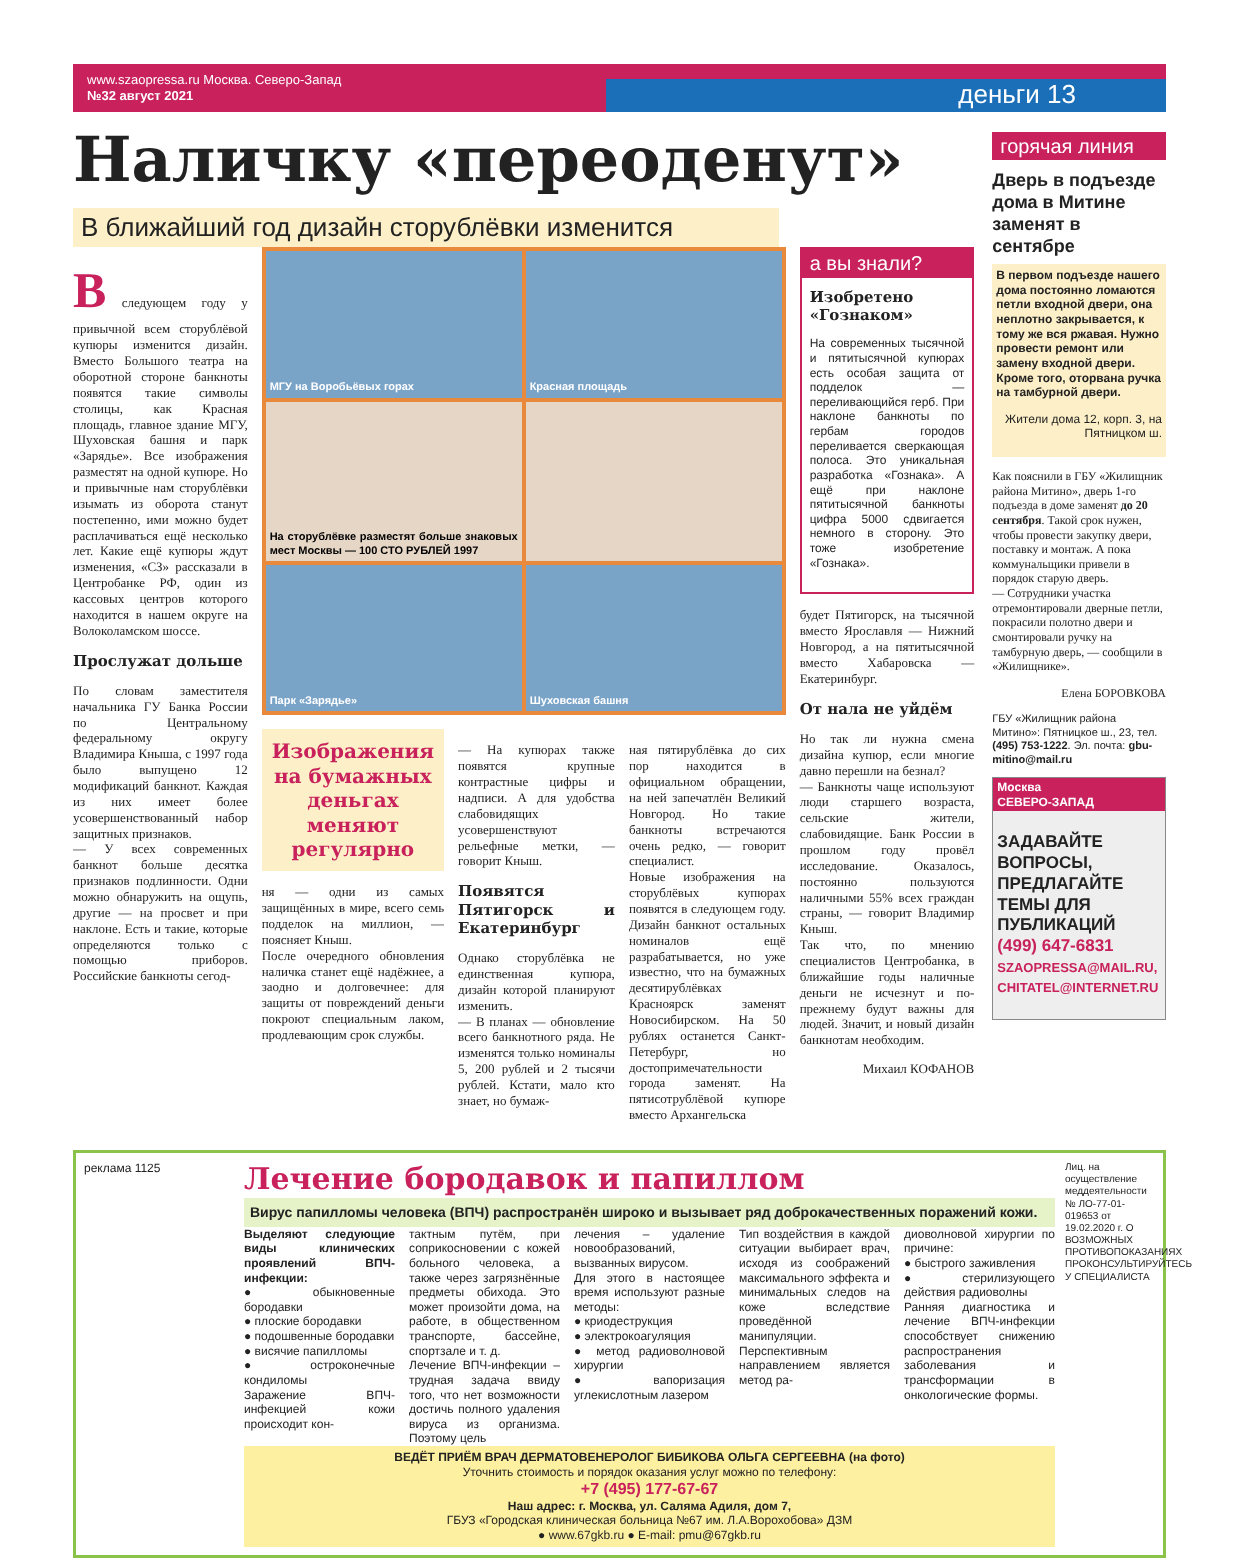www.szaopressa.ru Москва. Северо-Запад
№32 август 2021
деньги 13
Наличку «переоденут»
В ближайший год дизайн сторублёвки изменится
В следующем году у привычной всем сторублёвой купюры изменится дизайн. Вместо Большого театра на оборотной стороне банкноты появятся такие символы столицы, как Красная площадь, главное здание МГУ, Шуховская башня и парк «Зарядье». Все изображения разместят на одной купюре. Но и привычные нам сторублёвки изымать из оборота станут постепенно, ими можно будет расплачиваться ещё несколько лет. Какие ещё купюры ждут изменения, «СЗ» рассказали в Центробанке РФ, один из кассовых центров которого находится в нашем округе на Волоколамском шоссе.
Прослужат дольше
По словам заместителя начальника ГУ Банка России по Центральному федеральному округу Владимира Кныша, с 1997 года было выпущено 12 модификаций банкнот. Каждая из них имеет более усовершенствованный набор защитных признаков.
— У всех современных банкнот больше десятка признаков подлинности. Одни можно обнаружить на ощупь, другие — на просвет и при наклоне. Есть и такие, которые определяются только с помощью приборов. Российские банкноты сегод-
МГУ на Воробьёвых горах
Красная площадь
На сторублёвке разместят больше знаковых мест Москвы — 100 СТО РУБЛЕЙ 1997
Парк «Зарядье»
Шуховская башня
Изображения на бумажных деньгах меняют регулярно
ня — одни из самых защищённых в мире, всего семь подделок на миллион, — поясняет Кныш.
После очередного обновления наличка станет ещё надёжнее, а заодно и долговечнее: для защиты от повреждений деньги покроют специальным лаком, продлевающим срок службы.
— На купюрах также появятся крупные контрастные цифры и надписи. А для удобства слабовидящих усовершенствуют рельефные метки, — говорит Кныш.
Появятся Пятигорск и Екатеринбург
Однако сторублёвка не единственная купюра, дизайн которой планируют изменить.
— В планах — обновление всего банкнотного ряда. Не изменятся только номиналы 5, 200 рублей и 2 тысячи рублей. Кстати, мало кто знает, но бумаж-
ная пятирублёвка до сих пор находится в официальном обращении, на ней запечатлён Великий Новгород. Но такие банкноты встречаются очень редко, — говорит специалист.
Новые изображения на сторублёвых купюрах появятся в следующем году. Дизайн банкнот остальных номиналов ещё разрабатывается, но уже известно, что на бумажных десятирублёвках Красноярск заменят Новосибирском. На 50 рублях останется Санкт-Петербург, но достопримечательности города заменят. На пятисотрублёвой купюре вместо Архангельска
а вы знали?
Изобретено «Гознаком»
На современных тысячной и пятитысячной купюрах есть особая защита от подделок — переливающийся герб. При наклоне банкноты по гербам городов переливается сверкающая полоса. Это уникальная разработка «Гознака». А ещё при наклоне пятитысячной банкноты цифра 5000 сдвигается немного в сторону. Это тоже изобретение «Гознака».
будет Пятигорск, на тысячной вместо Ярославля — Нижний Новгород, а на пятитысячной вместо Хабаровска — Екатеринбург.
От нала не уйдём
Но так ли нужна смена дизайна купюр, если многие давно перешли на безнал?
— Банкноты чаще используют люди старшего возраста, сельские жители, слабовидящие. Банк России в прошлом году провёл исследование. Оказалось, постоянно пользуются наличными 55% всех граждан страны, — говорит Владимир Кныш.
Так что, по мнению специалистов Центробанка, в ближайшие годы наличные деньги не исчезнут и по-прежнему будут важны для людей. Значит, и новый дизайн банкнотам необходим.
Михаил КОФАНОВ
горячая линия
Дверь в подъезде дома в Митине заменят в сентябре
В первом подъезде нашего дома постоянно ломаются петли входной двери, она неплотно закрывается, к тому же вся ржавая. Нужно провести ремонт или замену входной двери. Кроме того, оторвана ручка на тамбурной двери.
Жители дома 12, корп. 3, на Пятницком ш.
Как пояснили в ГБУ «Жилищник района Митино», дверь 1-го подъезда в доме заменят до 20 сентября. Такой срок нужен, чтобы провести закупку двери, поставку и монтаж. А пока коммунальщики привели в порядок старую дверь.
— Сотрудники участка отремонтировали дверные петли, покрасили полотно двери и смонтировали ручку на тамбурную дверь, — сообщили в «Жилищнике».
Елена БОРОВКОВА
ГБУ «Жилищник района Митино»: Пятницкое ш., 23, тел. (495) 753-1222. Эл. почта: gbu-mitino@mail.ru
Москва
СЕВЕРО-ЗАПАД
ЗАДАВАЙТЕ ВОПРОСЫ, ПРЕДЛАГАЙТЕ ТЕМЫ ДЛЯ ПУБЛИКАЦИЙ
(499) 647-6831
SZAOPRESSA@MAIL.RU, CHITATEL@INTERNET.RU
реклама 1125
Лечение бородавок и папиллом
Вирус папилломы человека (ВПЧ) распространён широко и вызывает ряд доброкачественных поражений кожи.
Выделяют следующие виды клинических проявлений ВПЧ-инфекции:
● обыкновенные бородавки
● плоские бородавки
● подошвенные бородавки
● висячие папилломы
● остроконечные кондиломы
Заражение ВПЧ-инфекцией кожи происходит кон-
тактным путём, при соприкосновении с кожей больного человека, а также через загрязнённые предметы обихода. Это может произойти дома, на работе, в общественном транспорте, бассейне, спортзале и т. д.
Лечение ВПЧ-инфекции – трудная задача ввиду того, что нет возможности достичь полного удаления вируса из организма. Поэтому цель
лечения – удаление новообразований, вызванных вирусом.
Для этого в настоящее время используют разные методы:
● криодеструкция
● электрокоагуляция
● метод радиоволновой хирургии
● вапоризация углекислотным лазером
Тип воздействия в каждой ситуации выбирает врач, исходя из соображений максимального эффекта и минимальных следов на коже вследствие проведённой манипуляции.
Перспективным направлением является метод ра-
диоволновой хирургии по причине:
● быстрого заживления
● стерилизующего действия радиоволны
Ранняя диагностика и лечение ВПЧ-инфекции способствует снижению распространения заболевания и трансформации в онкологические формы.
ВЕДЁТ ПРИЁМ ВРАЧ ДЕРМАТОВЕНЕРОЛОГ БИБИКОВА ОЛЬГА СЕРГЕЕВНА (на фото)
Уточнить стоимость и порядок оказания услуг можно по телефону:
+7 (495) 177-67-67
Наш адрес: г. Москва, ул. Саляма Адиля, дом 7,
ГБУЗ «Городская клиническая больница №67 им. Л.А.Ворохобова» ДЗМ
● www.67gkb.ru ● E-mail: pmu@67gkb.ru
Лиц. на осуществление меддеятельности № ЛО-77-01-019653 от 19.02.2020 г. О ВОЗМОЖНЫХ ПРОТИВОПОКАЗАНИЯХ ПРОКОНСУЛЬТИРУЙТЕСЬ У СПЕЦИАЛИСТА